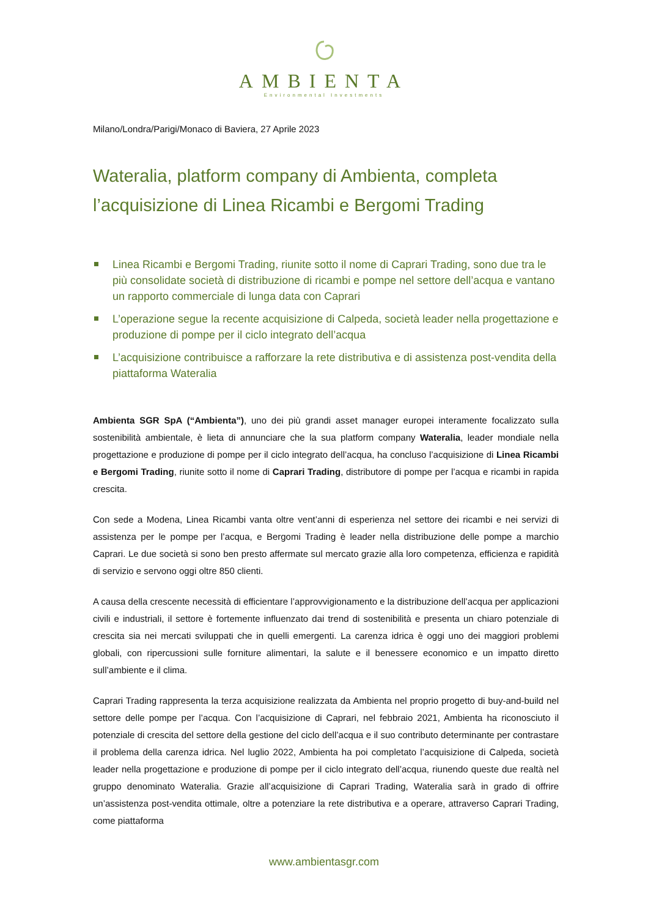AMBIENTA
Environmental Investments
Milano/Londra/Parigi/Monaco di Baviera, 27 Aprile 2023
Wateralia, platform company di Ambienta, completa l’acquisizione di Linea Ricambi e Bergomi Trading
Linea Ricambi e Bergomi Trading, riunite sotto il nome di Caprari Trading, sono due tra le più consolidate società di distribuzione di ricambi e pompe nel settore dell’acqua e vantano un rapporto commerciale di lunga data con Caprari
L’operazione segue la recente acquisizione di Calpeda, società leader nella progettazione e produzione di pompe per il ciclo integrato dell’acqua
L’acquisizione contribuisce a rafforzare la rete distributiva e di assistenza post-vendita della piattaforma Wateralia
Ambienta SGR SpA (“Ambienta”), uno dei più grandi asset manager europei interamente focalizzato sulla sostenibilità ambientale, è lieta di annunciare che la sua platform company Wateralia, leader mondiale nella progettazione e produzione di pompe per il ciclo integrato dell’acqua, ha concluso l’acquisizione di Linea Ricambi e Bergomi Trading, riunite sotto il nome di Caprari Trading, distributore di pompe per l’acqua e ricambi in rapida crescita.
Con sede a Modena, Linea Ricambi vanta oltre vent’anni di esperienza nel settore dei ricambi e nei servizi di assistenza per le pompe per l’acqua, e Bergomi Trading è leader nella distribuzione delle pompe a marchio Caprari. Le due società si sono ben presto affermate sul mercato grazie alla loro competenza, efficienza e rapidità di servizio e servono oggi oltre 850 clienti.
A causa della crescente necessità di efficientare l’approvvigionamento e la distribuzione dell’acqua per applicazioni civili e industriali, il settore è fortemente influenzato dai trend di sostenibilità e presenta un chiaro potenziale di crescita sia nei mercati sviluppati che in quelli emergenti. La carenza idrica è oggi uno dei maggiori problemi globali, con ripercussioni sulle forniture alimentari, la salute e il benessere economico e un impatto diretto sull’ambiente e il clima.
Caprari Trading rappresenta la terza acquisizione realizzata da Ambienta nel proprio progetto di buy-and-build nel settore delle pompe per l’acqua. Con l’acquisizione di Caprari, nel febbraio 2021, Ambienta ha riconosciuto il potenziale di crescita del settore della gestione del ciclo dell’acqua e il suo contributo determinante per contrastare il problema della carenza idrica. Nel luglio 2022, Ambienta ha poi completato l’acquisizione di Calpeda, società leader nella progettazione e produzione di pompe per il ciclo integrato dell’acqua, riunendo queste due realtà nel gruppo denominato Wateralia. Grazie all’acquisizione di Caprari Trading, Wateralia sarà in grado di offrire un’assistenza post-vendita ottimale, oltre a potenziare la rete distributiva e a operare, attraverso Caprari Trading, come piattaforma
www.ambientasgr.com